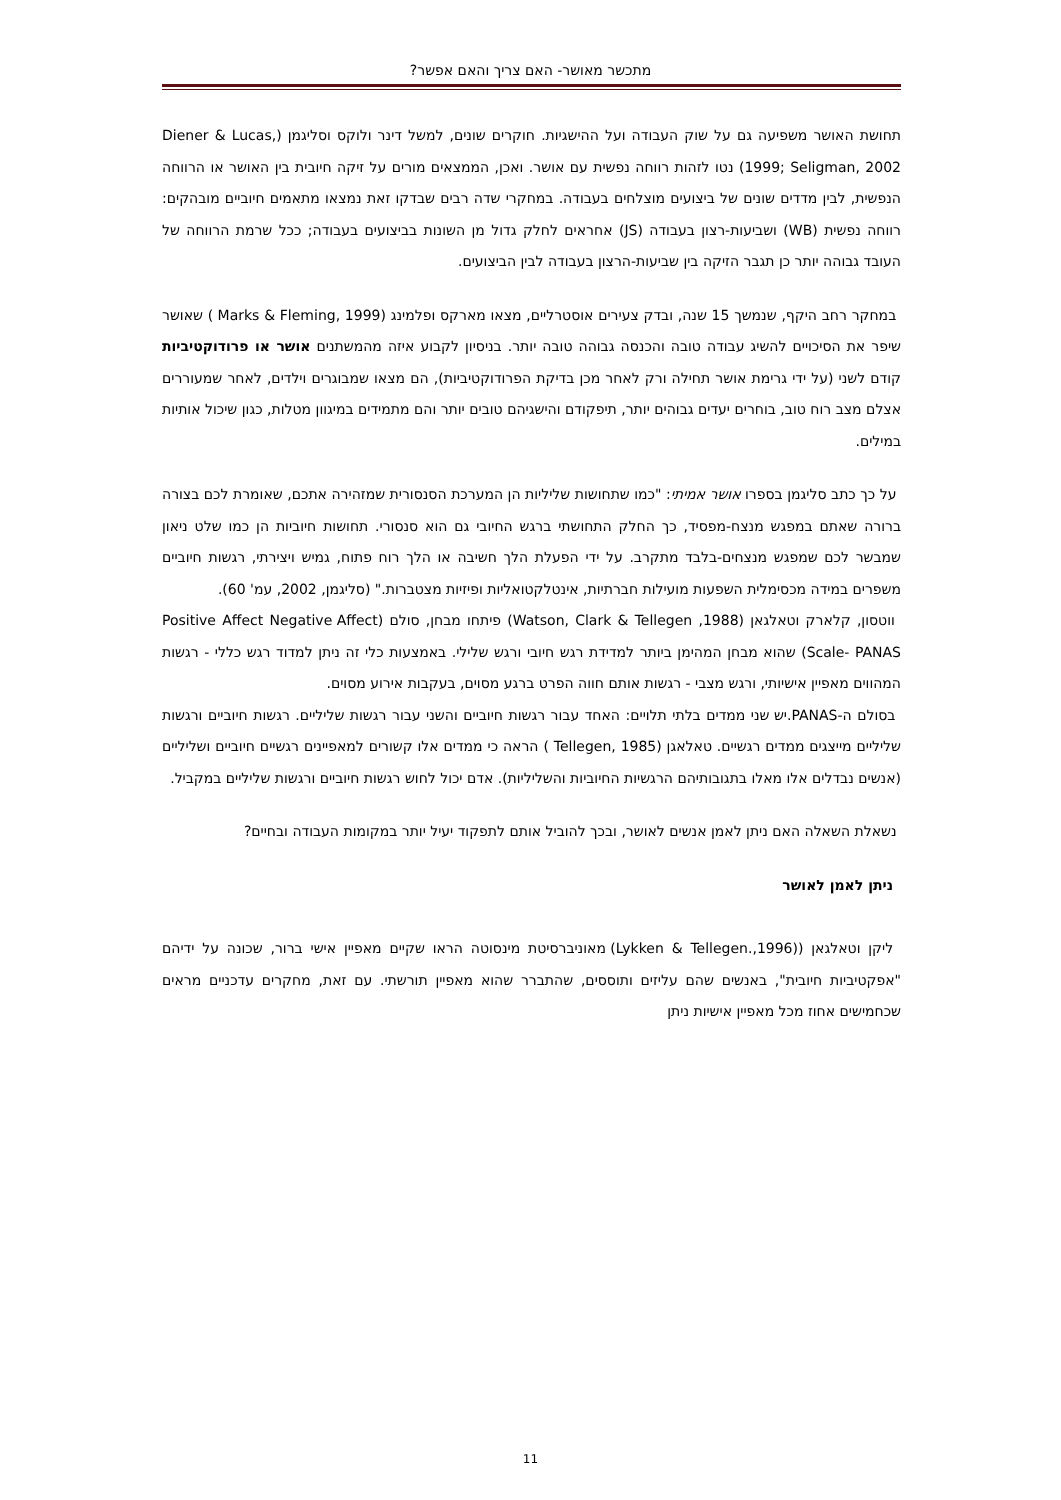מתכשר מאושר- האם צריך והאם אפשר?
תחושת האושר משפיעה גם על שוק העבודה ועל ההישגיות. חוקרים שונים, למשל דינר ולוקס וסליגמן (Diener & Lucas, 1999; Seligman, 2002) נטו לזהות רווחה נפשית עם אושר. ואכן, הממצאים מורים על זיקה חיובית בין האושר או הרווחה הנפשית, לבין מדדים שונים של ביצועים מוצלחים בעבודה. במחקרי שדה רבים שבדקו זאת נמצאו מתאמים חיוביים מובהקים: רווחה נפשית (WB) ושביעות-רצון בעבודה (JS) אחראים לחלק גדול מן השונות בביצועים בעבודה; ככל שרמת הרווחה של העובד גבוהה יותר כן תגבר הזיקה בין שביעות-הרצון בעבודה לבין הביצועים.
במחקר רחב היקף, שנמשך 15 שנה, ובדק צעירים אוסטרליים, מצאו מארקס ופלמינג (Marks & Fleming, 1999 ) שאושר שיפר את הסיכויים להשיג עבודה טובה והכנסה גבוהה טובה יותר. בניסיון לקבוע איזה מהמשתנים אושר או פרודוקטיביות קודם לשני (על ידי גרימת אושר תחילה ורק לאחר מכן בדיקת הפרודוקטיביות), הם מצאו שמבוגרים וילדים, לאחר שמעוררים אצלם מצב רוח טוב, בוחרים יעדים גבוהים יותר, תיפקודם והישגיהם טובים יותר והם מתמידים במיגוון מטלות, כגון שיכול אותיות במילים.
על כך כתב סליגמן בספרו אושר אמיתי: "כמו שתחושות שליליות הן המערכת הסנסורית שמזהירה אתכם, שאומרת לכם בצורה ברורה שאתם במפגש מנצח-מפסיד, כך החלק התחושתי ברגש החיובי גם הוא סנסורי. תחושות חיוביות הן כמו שלט ניאון שמבשר לכם שמפגש מנצחים-בלבד מתקרב. על ידי הפעלת הלך חשיבה או הלך רוח פתוח, גמיש ויצירתי, רגשות חיוביים משפרים במידה מכסימלית השפעות מועילות חברתיות, אינטלקטואליות ופיזיות מצטברות." (סליגמן, 2002, עמ' 60).
ווטסון, קלארק וטאלגאן (Watson, Clark & Tellegen ,1988) פיתחו מבחן, סולם (Positive Affect Negative Affect Scale- PANAS) שהוא מבחן המהימן ביותר למדידת רגש חיובי ורגש שלילי. באמצעות כלי זה ניתן למדוד רגש כללי - רגשות המהווים מאפיין אישיותי, ורגש מצבי - רגשות אותם חווה הפרט ברגע מסוים, בעקבות אירוע מסוים.
בסולם ה-PANAS.יש שני ממדים בלתי תלויים: האחד עבור רגשות חיוביים והשני עבור רגשות שליליים. רגשות חיוביים ורגשות שליליים מייצגים ממדים רגשיים. טאלאגן (Tellegen, 1985 ) הראה כי ממדים אלו קשורים למאפיינים רגשיים חיוביים ושליליים (אנשים נבדלים אלו מאלו בתגובותיהם הרגשיות החיוביות והשליליות). אדם יכול לחוש רגשות חיוביים ורגשות שליליים במקביל.
נשאלת השאלה האם ניתן לאמן אנשים לאושר, ובכך להוביל אותם לתפקוד יעיל יותר במקומות העבודה ובחיים?
ניתן לאמן לאושר
ליקן וטאלגאן ((Lykken & Tellegen.,1996) מאוניברסיטת מינסוטה הראו שקיים מאפיין אישי ברור, שכונה על ידיהם "אפקטיביות חיובית", באנשים שהם עליזים ותוססים, שהתברר שהוא מאפיין תורשתי. עם זאת, מחקרים עדכניים מראים שכחמישים אחוז מכל מאפיין אישיות ניתן
11